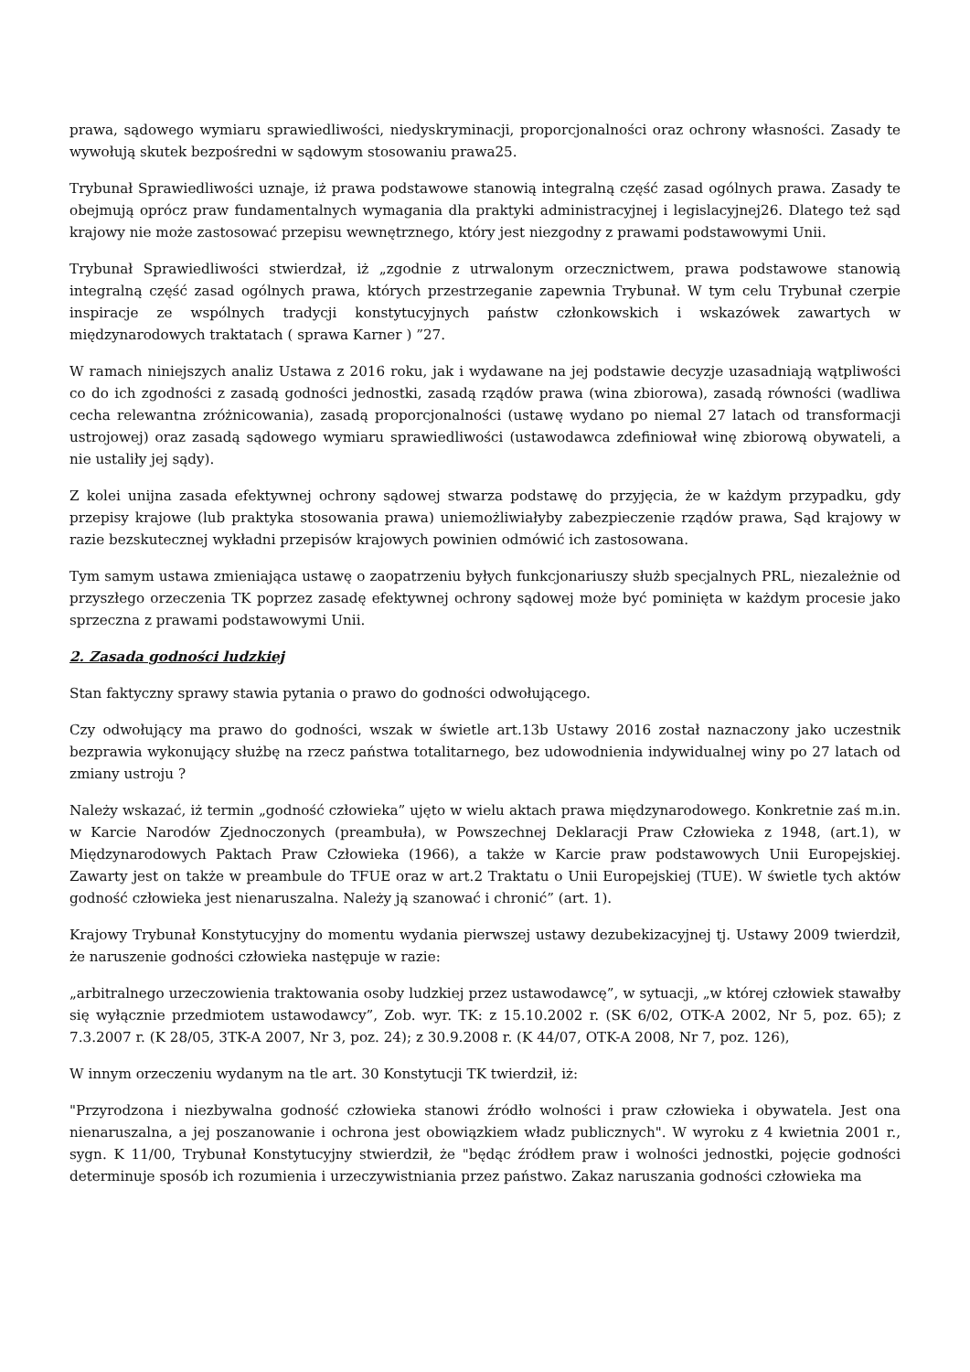prawa, sądowego wymiaru sprawiedliwości, niedyskryminacji, proporcjonalności oraz ochrony własności. Zasady te wywołują skutek bezpośredni w sądowym stosowaniu prawa25.
Trybunał Sprawiedliwości uznaje, iż prawa podstawowe stanowią integralną część zasad ogólnych prawa. Zasady te obejmują oprócz praw fundamentalnych wymagania dla praktyki administracyjnej i legislacyjnej26. Dlatego też sąd krajowy nie może zastosować przepisu wewnętrznego, który jest niezgodny z prawami podstawowymi Unii.
Trybunał Sprawiedliwości stwierdzał, iż „zgodnie z utrwalonym orzecznictwem, prawa podstawowe stanowią integralną część zasad ogólnych prawa, których przestrzeganie zapewnia Trybunał. W tym celu Trybunał czerpie inspiracje ze wspólnych tradycji konstytucyjnych państw członkowskich i wskazówek zawartych w międzynarodowych traktatach ( sprawa Karner ) ”27.
W ramach niniejszych analiz Ustawa z 2016 roku, jak i wydawane na jej podstawie decyzje uzasadniają wątpliwości co do ich zgodności z zasadą godności jednostki, zasadą rządów prawa (wina zbiorowa), zasadą równości (wadliwa cecha relewantna zróżnicowania), zasadą proporcjonalności (ustawę wydano po niemal 27 latach od transformacji ustrojowej) oraz zasadą sądowego wymiaru sprawiedliwości (ustawodawca zdefiniował winę zbiorową obywateli, a nie ustaliły jej sądy).
Z kolei unijna zasada efektywnej ochrony sądowej stwarza podstawę do przyjęcia, że w każdym przypadku, gdy przepisy krajowe (lub praktyka stosowania prawa) uniemożliwiałyby zabezpieczenie rządów prawa, Sąd krajowy w razie bezskutecznej wykładni przepisów krajowych powinien odmówić ich zastosowana.
Tym samym ustawa zmieniająca ustawę o zaopatrzeniu byłych funkcjonariuszy służb specjalnych PRL, niezależnie od przyszłego orzeczenia TK poprzez zasadę efektywnej ochrony sądowej może być pominięta w każdym procesie jako sprzeczna z prawami podstawowymi Unii.
2. Zasada godności ludzkiej
Stan faktyczny sprawy stawia pytania o prawo do godności odwołującego.
Czy odwołujący ma prawo do godności, wszak w świetle art.13b Ustawy 2016 został naznaczony jako uczestnik bezprawia wykonujący służbę na rzecz państwa totalitarnego, bez udowodnienia indywidualnej winy po 27 latach od zmiany ustroju ?
Należy wskazać, iż termin „godność człowieka” ujęto w wielu aktach prawa międzynarodowego. Konkretnie zaś m.in. w Karcie Narodów Zjednoczonych (preambuła), w Powszechnej Deklaracji Praw Człowieka z 1948, (art.1), w Międzynarodowych Paktach Praw Człowieka (1966), a także w Karcie praw podstawowych Unii Europejskiej. Zawarty jest on także w preambule do TFUE oraz w art.2 Traktatu o Unii Europejskiej (TUE). W świetle tych aktów godność człowieka jest nienaruszalna. Należy ją szanować i chronić” (art. 1).
Krajowy Trybunał Konstytucyjny do momentu wydania pierwszej ustawy dezubekizacyjnej tj. Ustawy 2009 twierdził, że naruszenie godności człowieka następuje w razie:
„arbitralnego urzeczowienia traktowania osoby ludzkiej przez ustawodawcę”, w sytuacji, „w której człowiek stawałby się wyłącznie przedmiotem ustawodawcy”, Zob. wyr. TK: z 15.10.2002 r. (SK 6/02, OTK-A 2002, Nr 5, poz. 65); z 7.3.2007 r. (K 28/05, 3TK-A 2007, Nr 3, poz. 24); z 30.9.2008 r. (K 44/07, OTK-A 2008, Nr 7, poz. 126),
W innym orzeczeniu wydanym na tle art. 30 Konstytucji TK twierdził, iż:
"Przyrodzona i niezbywalna godność człowieka stanowi źródło wolności i praw człowieka i obywatela. Jest ona nienaruszalna, a jej poszanowanie i ochrona jest obowiązkiem władz publicznych". W wyroku z 4 kwietnia 2001 r., sygn. K 11/00, Trybunał Konstytucyjny stwierdził, że "będąc źródłem praw i wolności jednostki, pojęcie godności determinuje sposób ich rozumienia i urzeczywistniania przez państwo. Zakaz naruszania godności człowieka ma